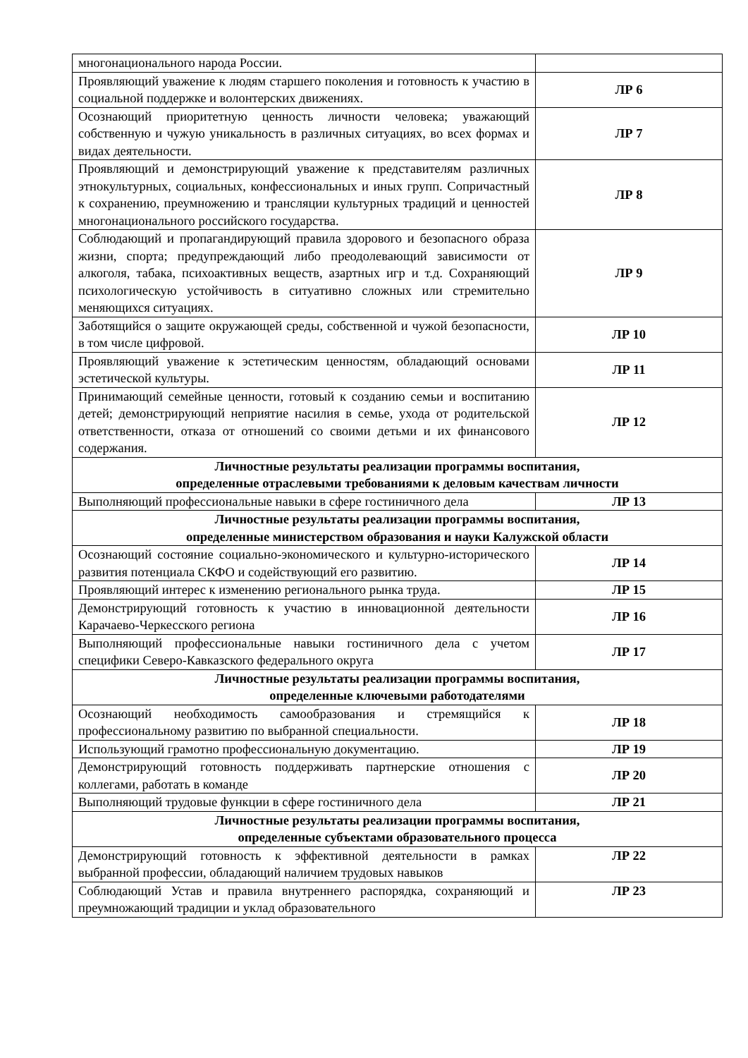| многонационального народа России. | |
| Проявляющий уважение к людям старшего поколения и готовность к участию в социальной поддержке и волонтерских движениях. | ЛР 6 |
| Осознающий приоритетную ценность личности человека; уважающий собственную и чужую уникальность в различных ситуациях, во всех формах и видах деятельности. | ЛР 7 |
| Проявляющий и демонстрирующий уважение к представителям различных этнокультурных, социальных, конфессиональных и иных групп. Сопричастный к сохранению, преумножению и трансляции культурных традиций и ценностей многонационального российского государства. | ЛР 8 |
| Соблюдающий и пропагандирующий правила здорового и безопасного образа жизни, спорта; предупреждающий либо преодолевающий зависимости от алкоголя, табака, психоактивных веществ, азартных игр и т.д. Сохраняющий психологическую устойчивость в ситуативно сложных или стремительно меняющихся ситуациях. | ЛР 9 |
| Заботящийся о защите окружающей среды, собственной и чужой безопасности, в том числе цифровой. | ЛР 10 |
| Проявляющий уважение к эстетическим ценностям, обладающий основами эстетической культуры. | ЛР 11 |
| Принимающий семейные ценности, готовый к созданию семьи и воспитанию детей; демонстрирующий неприятие насилия в семье, ухода от родительской ответственности, отказа от отношений со своими детьми и их финансового содержания. | ЛР 12 |
| Личностные результаты реализации программы воспитания, определенные отраслевыми требованиями к деловым качествам личности | |
| Выполняющий профессиональные навыки в сфере гостиничного дела | ЛР 13 |
| Личностные результаты реализации программы воспитания, определенные министерством образования и науки Калужской области | |
| Осознающий состояние социально-экономического и культурно-исторического развития потенциала СКФО и содействующий его развитию. | ЛР 14 |
| Проявляющий интерес к изменению регионального рынка труда. | ЛР 15 |
| Демонстрирующий готовность к участию в инновационной деятельности Карачаево-Черкесского региона | ЛР 16 |
| Выполняющий профессиональные навыки гостиничного дела с учетом специфики Северо-Кавказского федерального округа | ЛР 17 |
| Личностные результаты реализации программы воспитания, определенные ключевыми работодателями | |
| Осознающий необходимость самообразования и стремящийся к профессиональному развитию по выбранной специальности. | ЛР 18 |
| Использующий грамотно профессиональную документацию. | ЛР 19 |
| Демонстрирующий готовность поддерживать партнерские отношения с коллегами, работать в команде | ЛР 20 |
| Выполняющий трудовые функции в сфере гостиничного дела | ЛР 21 |
| Личностные результаты реализации программы воспитания, определенные субъектами образовательного процесса | |
| Демонстрирующий готовность к эффективной деятельности в рамках выбранной профессии, обладающий наличием трудовых навыков | ЛР 22 |
| Соблюдающий Устав и правила внутреннего распорядка, сохраняющий и преумножающий традиции и уклад образовательного | ЛР 23 |